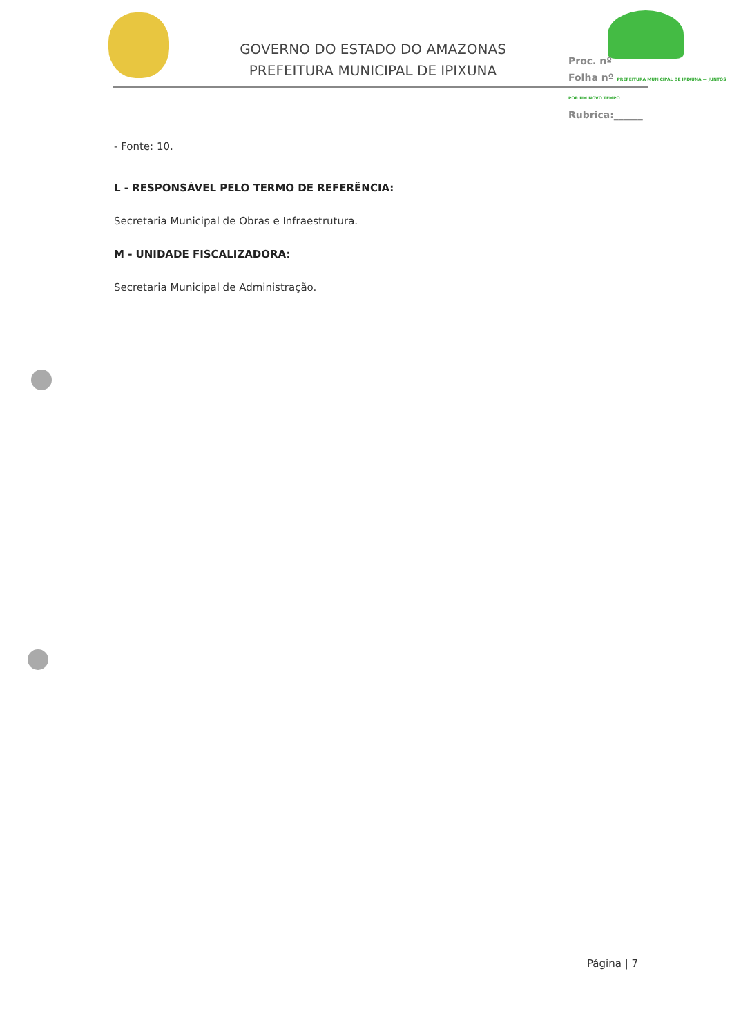GOVERNO DO ESTADO DO AMAZONAS
PREFEITURA MUNICIPAL DE IPIXUNA
Proc. nº
Folha nº PREFEITURA MUNICIPAL DE IPIXUNA — JUNTOS POR UM NOVO TEMPO
Rubrica:______
- Fonte: 10.
L - RESPONSÁVEL PELO TERMO DE REFERÊNCIA:
Secretaria Municipal de Obras e Infraestrutura.
M - UNIDADE FISCALIZADORA:
Secretaria Municipal de Administração.
Página | 7